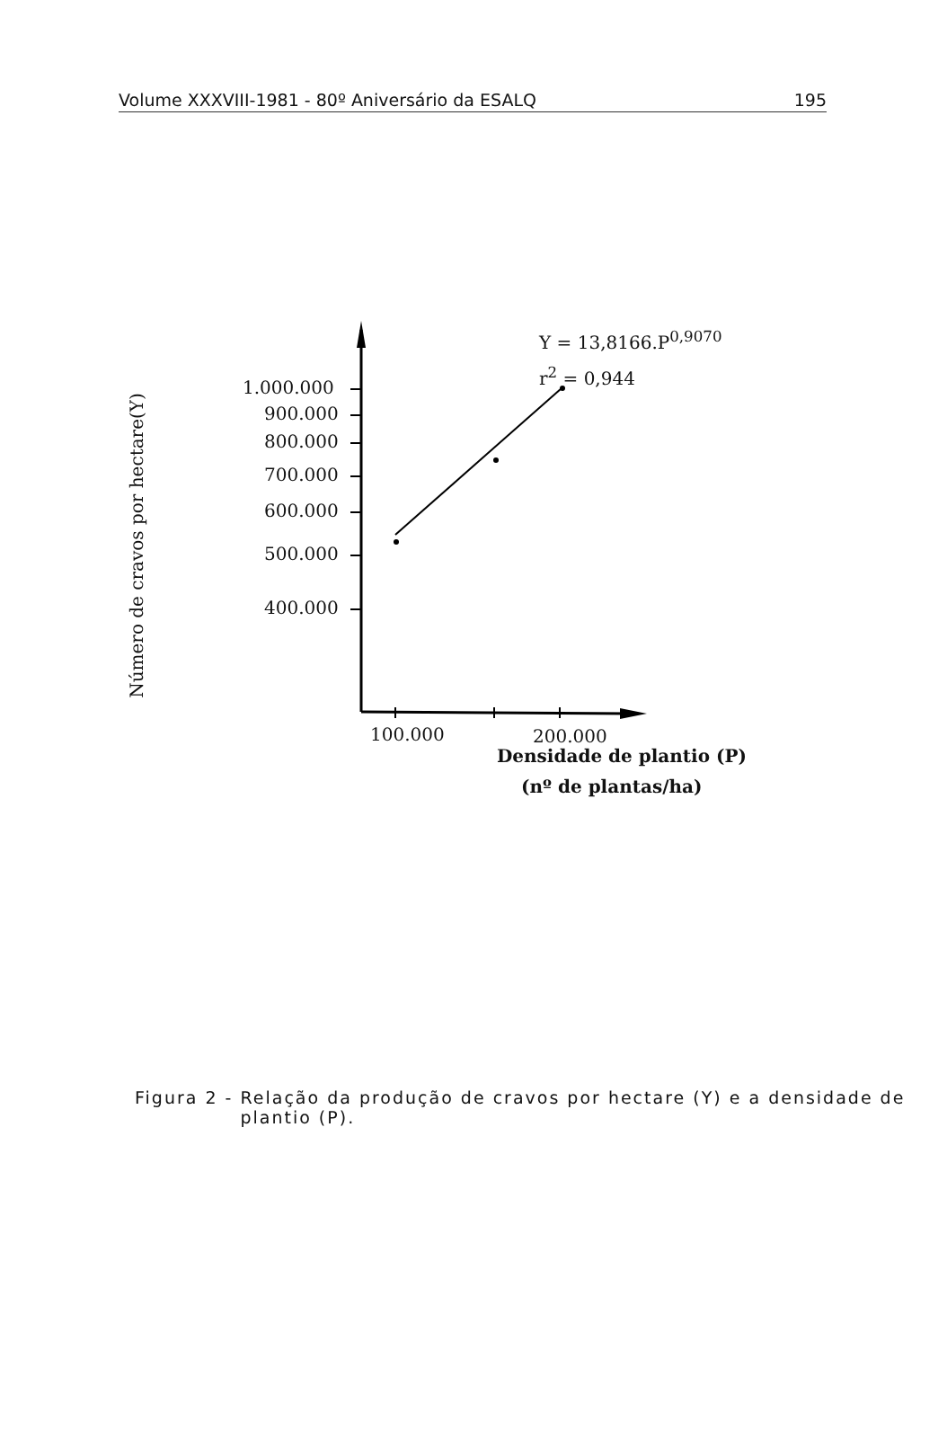Volume XXXVIII-1981 - 80º Aniversário da ESALQ 195
Número de cravos por hectare(Y)
1.000.000
900.000
800.000
700.000
600.000
500.000
400.000
Y = 13,8166.P<sup>0,9070</sup>
r<sup>2</sup> = 0,944
100.000 200.000
Densidade de plantio (P)
(nº de plantas/ha)
Figura 2 - Relação da produção de cravos por hectare (Y) e a densidade de plantio (P).